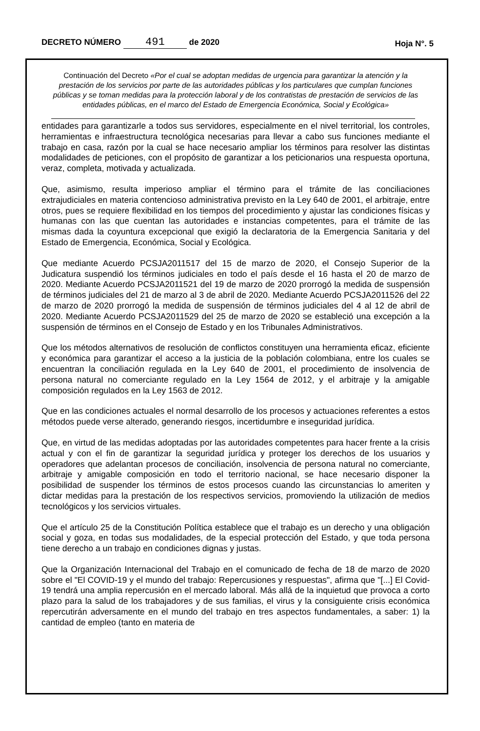DECRETO NÚMERO 491 de 2020
Hoja N°. 5
Continuación del Decreto «Por el cual se adoptan medidas de urgencia para garantizar la atención y la prestación de los servicios por parte de las autoridades públicas y los particulares que cumplan funciones públicas y se toman medidas para la protección laboral y de los contratistas de prestación de servicios de las entidades públicas, en el marco del Estado de Emergencia Económica, Social y Ecológica»
entidades para garantizarle a todos sus servidores, especialmente en el nivel territorial, los controles, herramientas e infraestructura tecnológica necesarias para llevar a cabo sus funciones mediante el trabajo en casa, razón por la cual se hace necesario ampliar los términos para resolver las distintas modalidades de peticiones, con el propósito de garantizar a los peticionarios una respuesta oportuna, veraz, completa, motivada y actualizada.
Que, asimismo, resulta imperioso ampliar el término para el trámite de las conciliaciones extrajudiciales en materia contencioso administrativa previsto en la Ley 640 de 2001, el arbitraje, entre otros, pues se requiere flexibilidad en los tiempos del procedimiento y ajustar las condiciones físicas y humanas con las que cuentan las autoridades e instancias competentes, para el trámite de las mismas dada la coyuntura excepcional que exigió la declaratoria de la Emergencia Sanitaria y del Estado de Emergencia, Económica, Social y Ecológica.
Que mediante Acuerdo PCSJA2011517 del 15 de marzo de 2020, el Consejo Superior de la Judicatura suspendió los términos judiciales en todo el país desde el 16 hasta el 20 de marzo de 2020. Mediante Acuerdo PCSJA2011521 del 19 de marzo de 2020 prorrogó la medida de suspensión de términos judiciales del 21 de marzo al 3 de abril de 2020. Mediante Acuerdo PCSJA2011526 del 22 de marzo de 2020 prorrogó la medida de suspensión de términos judiciales del 4 al 12 de abril de 2020. Mediante Acuerdo PCSJA2011529 del 25 de marzo de 2020 se estableció una excepción a la suspensión de términos en el Consejo de Estado y en los Tribunales Administrativos.
Que los métodos alternativos de resolución de conflictos constituyen una herramienta eficaz, eficiente y económica para garantizar el acceso a la justicia de la población colombiana, entre los cuales se encuentran la conciliación regulada en la Ley 640 de 2001, el procedimiento de insolvencia de persona natural no comerciante regulado en la Ley 1564 de 2012, y el arbitraje y la amigable composición regulados en la Ley 1563 de 2012.
Que en las condiciones actuales el normal desarrollo de los procesos y actuaciones referentes a estos métodos puede verse alterado, generando riesgos, incertidumbre e inseguridad jurídica.
Que, en virtud de las medidas adoptadas por las autoridades competentes para hacer frente a la crisis actual y con el fin de garantizar la seguridad jurídica y proteger los derechos de los usuarios y operadores que adelantan procesos de conciliación, insolvencia de persona natural no comerciante, arbitraje y amigable composición en todo el territorio nacional, se hace necesario disponer la posibilidad de suspender los términos de estos procesos cuando las circunstancias lo ameriten y dictar medidas para la prestación de los respectivos servicios, promoviendo la utilización de medios tecnológicos y los servicios virtuales.
Que el artículo 25 de la Constitución Política establece que el trabajo es un derecho y una obligación social y goza, en todas sus modalidades, de la especial protección del Estado, y que toda persona tiene derecho a un trabajo en condiciones dignas y justas.
Que la Organización Internacional del Trabajo en el comunicado de fecha de 18 de marzo de 2020 sobre el "El COVID-19 y el mundo del trabajo: Repercusiones y respuestas", afirma que "[...] El Covid-19 tendrá una amplia repercusión en el mercado laboral. Más allá de la inquietud que provoca a corto plazo para la salud de los trabajadores y de sus familias, el virus y la consiguiente crisis económica repercutirán adversamente en el mundo del trabajo en tres aspectos fundamentales, a saber: 1) la cantidad de empleo (tanto en materia de